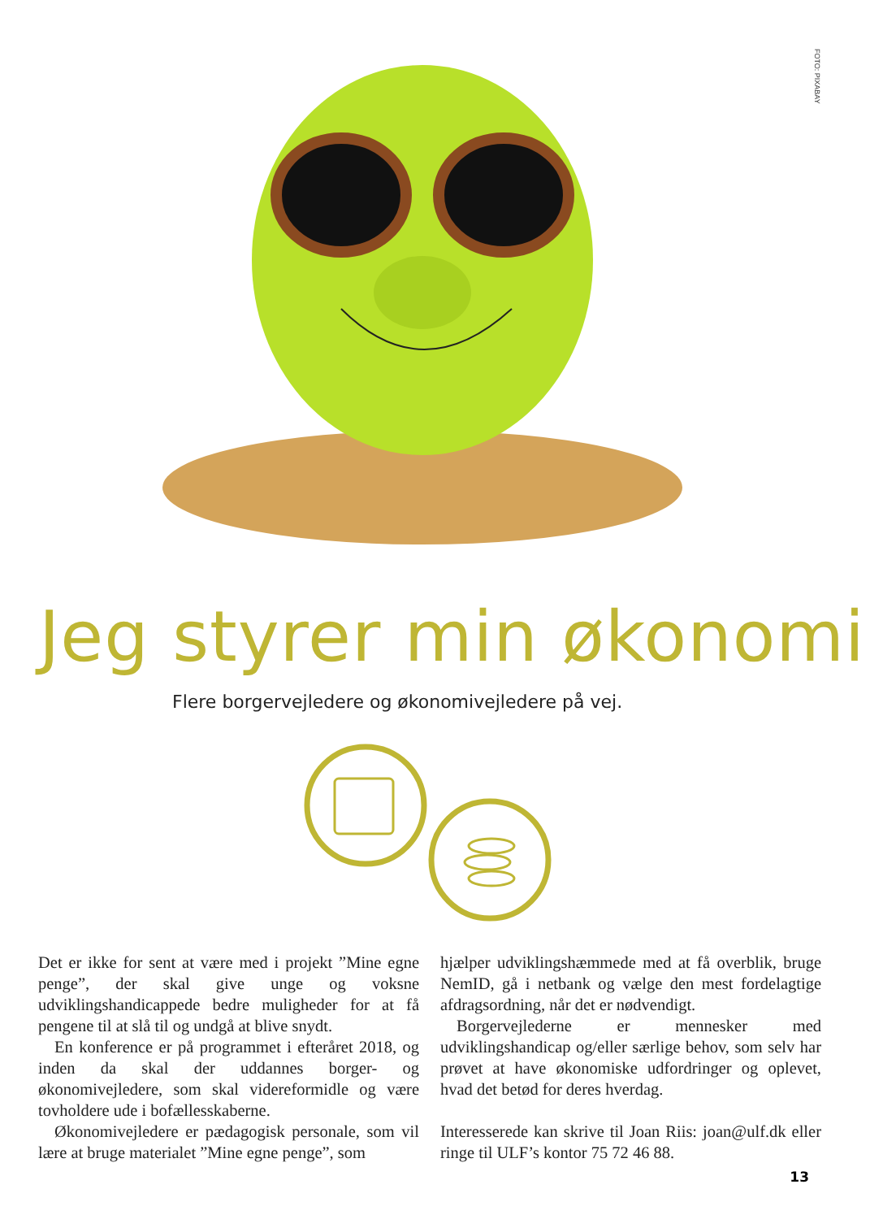FOTO: PIXABAY
Jeg styrer min økonomi
Flere borgervejledere og økonomivejledere på vej.
Det er ikke for sent at være med i projekt ”Mine egne penge”, der skal give unge og voksne udviklingshandicappede bedre muligheder for at få pengene til at slå til og undgå at blive snydt.
En konference er på programmet i efteråret 2018, og inden da skal der uddannes borger- og økonomivejledere, som skal videreformidle og være tovholdere ude i bofællesskaberne.
Økonomivejledere er pædagogisk personale, som vil lære at bruge materialet ”Mine egne penge”, som
hjælper udviklingshæmmede med at få overblik, bruge NemID, gå i netbank og vælge den mest fordelagtige afdragsordning, når det er nødvendigt.
Borgervejlederne er mennesker med udviklingshandicap og/eller særlige behov, som selv har prøvet at have økonomiske udfordringer og oplevet, hvad det betød for deres hverdag.
Interesserede kan skrive til Joan Riis: joan@ulf.dk eller ringe til ULF’s kontor 75 72 46 88.
13